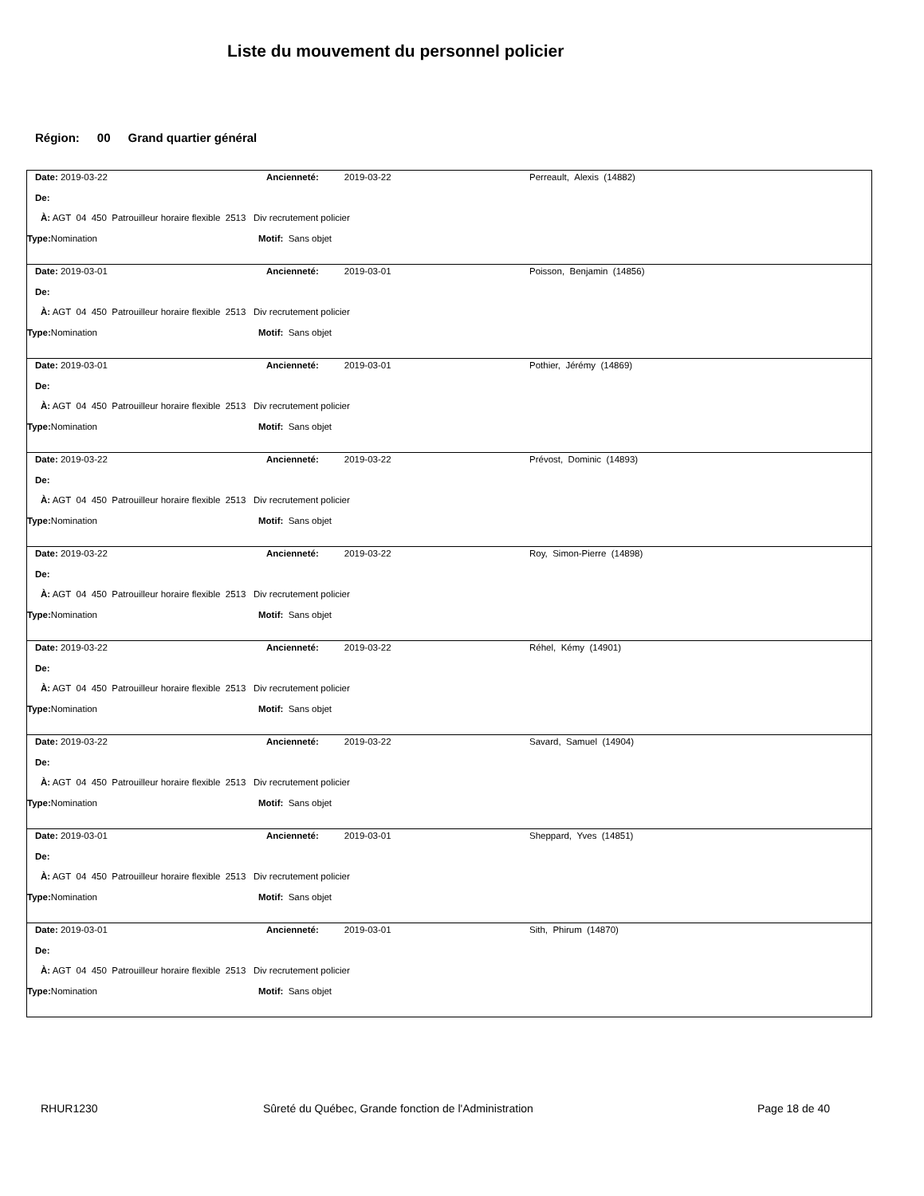Liste du mouvement du personnel policier
Région: 00 Grand quartier général
Date: 2019-03-22 Ancienneté: 2019-03-22 Perreault, Alexis (14882)
De:
À: AGT 04 450 Patrouilleur horaire flexible 2513 Div recrutement policier
Type: Nomination Motif: Sans objet
Date: 2019-03-01 Ancienneté: 2019-03-01 Poisson, Benjamin (14856)
De:
À: AGT 04 450 Patrouilleur horaire flexible 2513 Div recrutement policier
Type: Nomination Motif: Sans objet
Date: 2019-03-01 Ancienneté: 2019-03-01 Pothier, Jérémy (14869)
De:
À: AGT 04 450 Patrouilleur horaire flexible 2513 Div recrutement policier
Type: Nomination Motif: Sans objet
Date: 2019-03-22 Ancienneté: 2019-03-22 Prévost, Dominic (14893)
De:
À: AGT 04 450 Patrouilleur horaire flexible 2513 Div recrutement policier
Type: Nomination Motif: Sans objet
Date: 2019-03-22 Ancienneté: 2019-03-22 Roy, Simon-Pierre (14898)
De:
À: AGT 04 450 Patrouilleur horaire flexible 2513 Div recrutement policier
Type: Nomination Motif: Sans objet
Date: 2019-03-22 Ancienneté: 2019-03-22 Réhel, Kémy (14901)
De:
À: AGT 04 450 Patrouilleur horaire flexible 2513 Div recrutement policier
Type: Nomination Motif: Sans objet
Date: 2019-03-22 Ancienneté: 2019-03-22 Savard, Samuel (14904)
De:
À: AGT 04 450 Patrouilleur horaire flexible 2513 Div recrutement policier
Type: Nomination Motif: Sans objet
Date: 2019-03-01 Ancienneté: 2019-03-01 Sheppard, Yves (14851)
De:
À: AGT 04 450 Patrouilleur horaire flexible 2513 Div recrutement policier
Type: Nomination Motif: Sans objet
Date: 2019-03-01 Ancienneté: 2019-03-01 Sith, Phirum (14870)
De:
À: AGT 04 450 Patrouilleur horaire flexible 2513 Div recrutement policier
Type: Nomination Motif: Sans objet
RHUR1230 Sûreté du Québec, Grande fonction de l'Administration Page 18 de 40